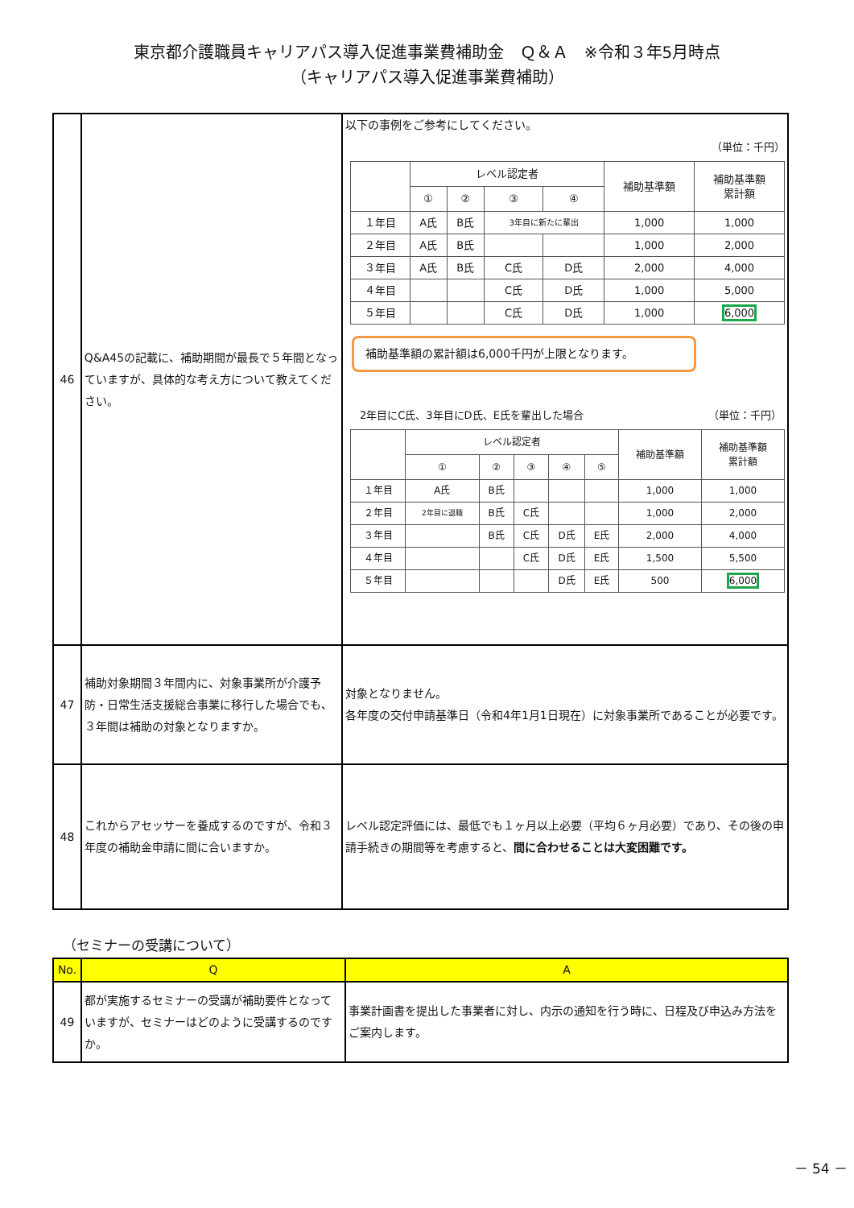東京都介護職員キャリアパス導入促進事業費補助金　Ｑ＆Ａ　※令和３年5月時点
（キャリアパス導入促進事業費補助）
| 46 | Q&A45の記載に、補助期間が最長で５年間となっていますが、具体的な考え方について教えてください。 | 以下の事例をご参考にしてください。 （単位：千円） / / レベル認定者 / / / / 補助基準額 / 補助基準額 累計額 / / --- / --- / --- / --- / --- / --- / --- / / / ① / ② / ③ / ④ / / / / １年目 / A氏 / B氏 / 3年目に新たに輩出 / / 1,000 / 1,000 / / ２年目 / A氏 / B氏 / / / 1,000 / 2,000 / / ３年目 / A氏 / B氏 / C氏 / D氏 / 2,000 / 4,000 / / ４年目 / / / C氏 / D氏 / 1,000 / 5,000 / / ５年目 / / / C氏 / D氏 / 1,000 / 6,000 / 補助基準額の累計額は6,000千円が上限となります。 2年目にC氏、3年目にD氏、E氏を輩出した場合 （単位：千円） / / レベル認定者 / / / / / 補助基準額 / 補助基準額 累計額 / / --- / --- / --- / --- / --- / --- / --- / --- / / / ① / ② / ③ / ④ / ⑤ / / / / １年目 / A氏 / B氏 / / / / 1,000 / 1,000 / / ２年目 / 2年目に退職 / B氏 / C氏 / / / 1,000 / 2,000 / / ３年目 / / B氏 / C氏 / D氏 / E氏 / 2,000 / 4,000 / / ４年目 / / / C氏 / D氏 / E氏 / 1,500 / 5,500 / / ５年目 / / / / D氏 / E氏 / 500 / 6,000 / |
| 47 | 補助対象期間３年間内に、対象事業所が介護予防・日常生活支援総合事業に移行した場合でも、３年間は補助の対象となりますか。 | 対象となりません。 各年度の交付申請基準日（令和4年1月1日現在）に対象事業所であることが必要です。 |
| 48 | これからアセッサーを養成するのですが、令和３年度の補助金申請に間に合いますか。 | レベル認定評価には、最低でも１ヶ月以上必要（平均６ヶ月必要）であり、その後の申請手続きの期間等を考慮すると、 間に合わせることは大変困難です。 |
（セミナーの受講について）
| No. | Q | A |
| 49 | 都が実施するセミナーの受講が補助要件となっていますが、セミナーはどのように受講するのですか。 | 事業計画書を提出した事業者に対し、内示の通知を行う時に、日程及び申込み方法をご案内します。 |
－ 54 －